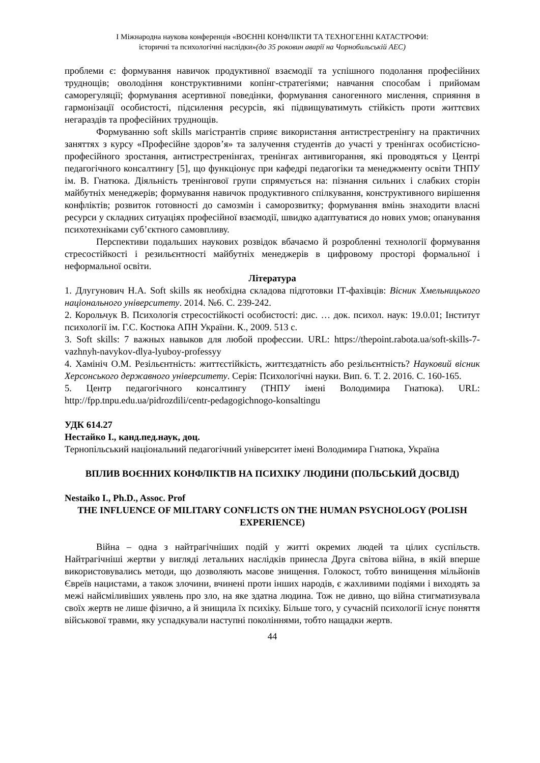І Міжнародна наукова конференція «ВОЄННІ КОНФЛІКТИ ТА ТЕХНОГЕННІ КАТАСТРОФИ:
історичні та психологічні наслідки»(до 35 роковин аварії на Чорнобильській АЕС)
проблеми є: формування навичок продуктивної взаємодії та успішного подолання професійних труднощів; оволодіння конструктивними копінг-стратегіями; навчання способам і прийомам саморегуляції; формування асертивної поведінки, формування саногенного мислення, сприяння в гармонізації особистості, підсилення ресурсів, які підвищуватимуть стійкість проти життєвих негараздів та професійних труднощів.
Формуванню soft skills магістрантів сприяє використання антистрестренінгу на практичних заняттях з курсу «Професійне здоров’я» та залучення студентів до участі у тренінгах особистісно-професійного зростання, антистрестренінгах, тренінгах антивигорання, які проводяться у Центрі педагогічного консалтингу [5], що функціонує при кафедрі педагогіки та менеджменту освіти ТНПУ ім. В. Гнатюка. Діяльність тренінгової групи спрямується на: пізнання сильних і слабких сторін майбутніх менеджерів; формування навичок продуктивного спілкування, конструктивного вирішення конфліктів; розвиток готовності до самозмін і саморозвитку; формування вмінь знаходити власні ресурси у складних ситуаціях професійної взаємодії, швидко адаптуватися до нових умов; опанування психотехніками суб’єктного самовпливу.
Перспективи подальших наукових розвідок вбачаємо й розробленні технології формування стресостійкості і резильєнтності майбутніх менеджерів в цифровому просторі формальної і неформальної освіти.
Література
1. Длугунович Н.А. Soft skills як необхідна складова підготовки ІТ-фахівців: Вісник Хмельницького національного університету. 2014. №6. С. 239-242.
2. Корольчук В. Психологія стресостійкості особистості: дис. … док. психол. наук: 19.0.01; Інститут психології ім. Г.С. Костюка АПН України. К., 2009. 513 с.
3. Soft skills: 7 важных навыков для любой профессии. URL: https://thepoint.rabota.ua/soft-skills-7-vazhnyh-navykov-dlya-lyuboy-professyy
4. Хамініч О.М. Резільєнтність: життєстійкість, життєздатність або резільєнтність? Науковий вісник Херсонського державного університету. Серія: Психологічні науки. Вип. 6. Т. 2. 2016. С. 160-165.
5. Центр педагогічного консалтингу (ТНПУ імені Володимира Гнатюка). URL: http://fpp.tnpu.edu.ua/pidrozdili/centr-pedagogichnogo-konsaltingu
УДК 614.27
Нестайко І., канд.пед.наук, доц.
Тернопільський національний педагогічний університет імені Володимира Гнатюка, Україна
ВПЛИВ ВОЄННИХ КОНФЛІКТІВ НА ПСИХІКУ ЛЮДИНИ (ПОЛЬСЬКИЙ ДОСВІД)
Nestaiko I., Ph.D., Assoc. Prof
THE INFLUENCE OF MILITARY CONFLICTS ON THE HUMAN PSYCHOLOGY (POLISH EXPERIENCE)
Війна – одна з найтрагічніших подій у житті окремих людей та цілих суспільств. Найтрагічніші жертви у вигляді летальних наслідків принесла Друга світова війна, в якій вперше використовувались методи, що дозволяють масове знищення. Голокост, тобто винищення мільйонів Євреїв нацистами, а також злочини, вчинені проти інших народів, є жахливими подіями і виходять за межі найсміливіших уявлень про зло, на яке здатна людина. Тож не дивно, що війна стигматизувала своїх жертв не лише фізично, а й знищила їх психіку. Більше того, у сучасній психології існує поняття військової травми, яку успадкували наступні поколіннями, тобто нащадки жертв.
44